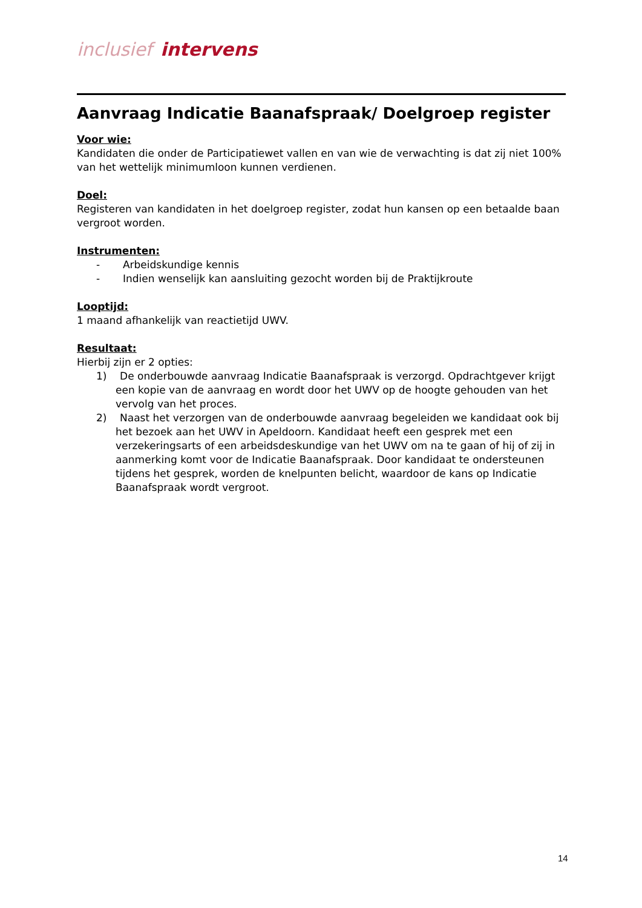inclusief intervens
Aanvraag Indicatie Baanafspraak/ Doelgroep register
Voor wie:
Kandidaten die onder de Participatiewet vallen en van wie de verwachting is dat zij niet 100% van het wettelijk minimumloon kunnen verdienen.
Doel:
Registeren van kandidaten in het doelgroep register, zodat hun kansen op een betaalde baan vergroot worden.
Instrumenten:
- Arbeidskundige kennis
- Indien wenselijk kan aansluiting gezocht worden bij de Praktijkroute
Looptijd:
1 maand afhankelijk van reactietijd UWV.
Resultaat:
Hierbij zijn er 2 opties:
1) De onderbouwde aanvraag Indicatie Baanafspraak is verzorgd. Opdrachtgever krijgt een kopie van de aanvraag en wordt door het UWV op de hoogte gehouden van het vervolg van het proces.
2) Naast het verzorgen van de onderbouwde aanvraag begeleiden we kandidaat ook bij het bezoek aan het UWV in Apeldoorn. Kandidaat heeft een gesprek met een verzekeringsarts of een arbeidsdeskundige van het UWV om na te gaan of hij of zij in aanmerking komt voor de Indicatie Baanafspraak. Door kandidaat te ondersteunen tijdens het gesprek, worden de knelpunten belicht, waardoor de kans op Indicatie Baanafspraak wordt vergroot.
14